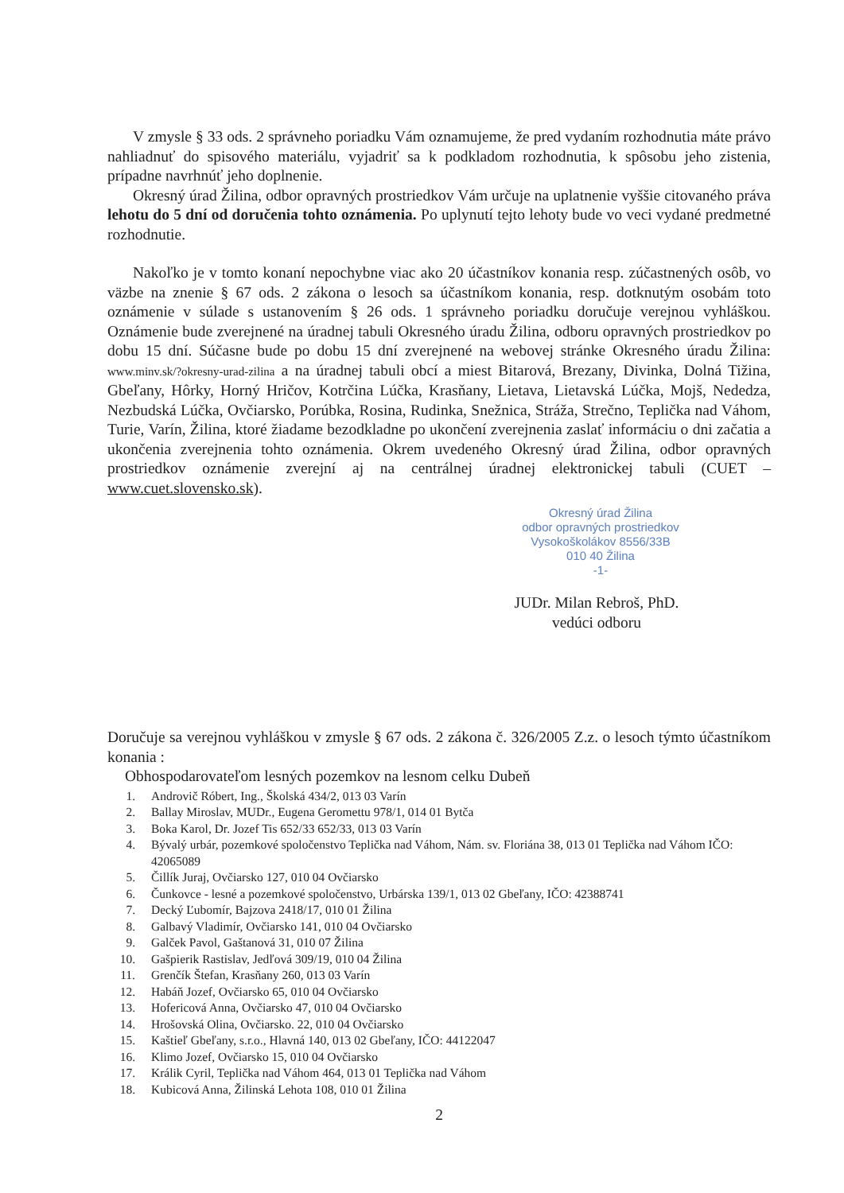V zmysle § 33 ods. 2 správneho poriadku Vám oznamujeme, že pred vydaním rozhodnutia máte právo nahliadnuť do spisového materiálu, vyjadriť sa k podkladom rozhodnutia, k spôsobu jeho zistenia, prípadne navrhnúť jeho doplnenie.
Okresný úrad Žilina, odbor opravných prostriedkov Vám určuje na uplatnenie vyššie citovaného práva lehotu do 5 dní od doručenia tohto oznámenia. Po uplynutí tejto lehoty bude vo veci vydané predmetné rozhodnutie.
Nakoľko je v tomto konaní nepochybne viac ako 20 účastníkov konania resp. zúčastnených osôb, vo väzbe na znenie § 67 ods. 2 zákona o lesoch sa účastníkom konania, resp. dotknutým osobám toto oznámenie v súlade s ustanovením § 26 ods. 1 správneho poriadku doručuje verejnou vyhláškou. Oznámenie bude zverejnené na úradnej tabuli Okresného úradu Žilina, odboru opravných prostriedkov po dobu 15 dní. Súčasne bude po dobu 15 dní zverejnené na webovej stránke Okresného úradu Žilina: www.minv.sk/?okresny-urad-zilina a na úradnej tabuli obcí a miest Bitarová, Brezany, Divinka, Dolná Tižina, Gbeľany, Hôrky, Horný Hričov, Kotrčina Lúčka, Krasňany, Lietava, Lietavská Lúčka, Mojš, Nededza, Nezbudská Lúčka, Ovčiarsko, Porúbka, Rosina, Rudinka, Snežnica, Stráža, Strečno, Teplička nad Váhom, Turie, Varín, Žilina, ktoré žiadame bezodkladne po ukončení zverejnenia zaslať informáciu o dni začatia a ukončenia zverejnenia tohto oznámenia. Okrem uvedeného Okresný úrad Žilina, odbor opravných prostriedkov oznámenie zverejní aj na centrálnej úradnej elektronickej tabuli (CUET – www.cuet.slovensko.sk).
Okresný úrad Žilina
odbor opravných prostriedkov
Vysokoškolákov 8556/33B
010 40 Žilina
-1-
JUDr. Milan Rebroš, PhD.
vedúci odboru
Doručuje sa verejnou vyhláškou v zmysle § 67 ods. 2 zákona č. 326/2005 Z.z. o lesoch týmto účastníkom konania :
Obhospodarovateľom lesných pozemkov na lesnom celku Dubeň
1. Androvič Róbert, Ing., Školská 434/2, 013 03 Varín
2. Ballay Miroslav, MUDr., Eugena Geromettu 978/1, 014 01 Bytča
3. Boka Karol, Dr. Jozef Tis 652/33 652/33, 013 03 Varín
4. Bývalý urbár, pozemkové spoločenstvo Teplička nad Váhom, Nám. sv. Floriána 38, 013 01 Teplička nad Váhom IČO: 42065089
5. Čillík Juraj, Ovčiarsko 127, 010 04 Ovčiarsko
6. Čunkovce - lesné a pozemkové spoločenstvo, Urbárska 139/1, 013 02 Gbeľany, IČO: 42388741
7. Decký Ľubomír, Bajzova 2418/17, 010 01 Žilina
8. Galbavý Vladimír, Ovčiarsko 141, 010 04 Ovčiarsko
9. Galček Pavol, Gaštanová 31, 010 07 Žilina
10. Gašpierik Rastislav, Jedľová 309/19, 010 04 Žilina
11. Grenčík Štefan, Krasňany 260, 013 03 Varín
12. Habáň Jozef, Ovčiarsko 65, 010 04 Ovčiarsko
13. Hofericová Anna, Ovčiarsko 47, 010 04 Ovčiarsko
14. Hrošovská Olina, Ovčiarsko. 22, 010 04 Ovčiarsko
15. Kaštieľ Gbeľany, s.r.o., Hlavná 140, 013 02 Gbeľany, IČO: 44122047
16. Klimo Jozef, Ovčiarsko 15, 010 04 Ovčiarsko
17. Králik Cyril, Teplička nad Váhom 464, 013 01 Teplička nad Váhom
18. Kubicová Anna, Žilinská Lehota 108, 010 01 Žilina
2